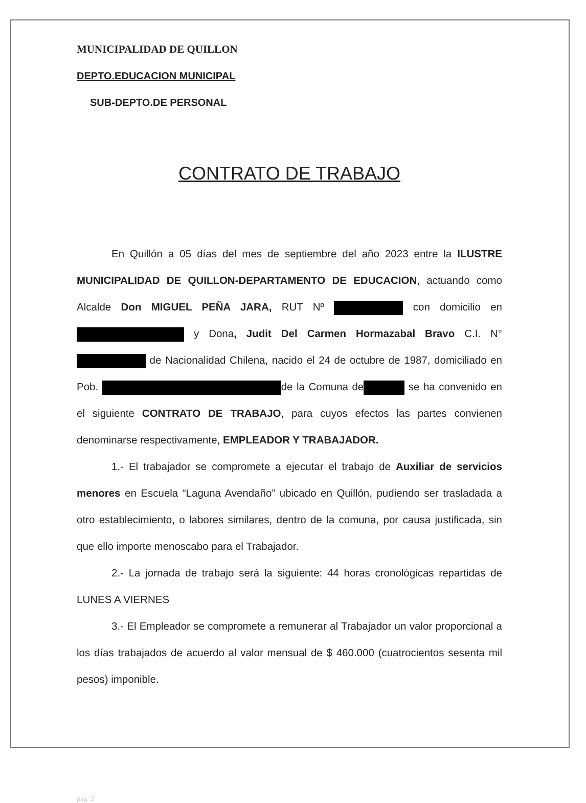MUNICIPALIDAD DE QUILLON
DEPTO.EDUCACION MUNICIPAL
SUB-DEPTO.DE PERSONAL
CONTRATO DE TRABAJO
En Quillón a 05 días del mes de septiembre del año 2023 entre la ILUSTRE MUNICIPALIDAD DE QUILLON-DEPARTAMENTO DE EDUCACION, actuando como Alcalde Don MIGUEL PEÑA JARA, RUT Nº con domicilio en y Dona, Judit Del Carmen Hormazabal Bravo C.I. N° de Nacionalidad Chilena, nacido el 24 de octubre de 1987, domiciliado en Pob. de la Comuna de se ha convenido en el siguiente CONTRATO DE TRABAJO, para cuyos efectos las partes convienen denominarse respectivamente, EMPLEADOR Y TRABAJADOR.
1.- El trabajador se compromete a ejecutar el trabajo de Auxiliar de servicios menores en Escuela “Laguna Avendaño” ubicado en Quillón, pudiendo ser trasladada a otro establecimiento, o labores similares, dentro de la comuna, por causa justificada, sin que ello importe menoscabo para el Trabajador.
2.- La jornada de trabajo será la siguiente: 44 horas cronológicas repartidas de LUNES A VIERNES
3.- El Empleador se compromete a remunerar al Trabajador un valor proporcional a los días trabajados de acuerdo al valor mensual de $ 460.000 (cuatrocientos sesenta mil pesos) imponible.
pág. 2